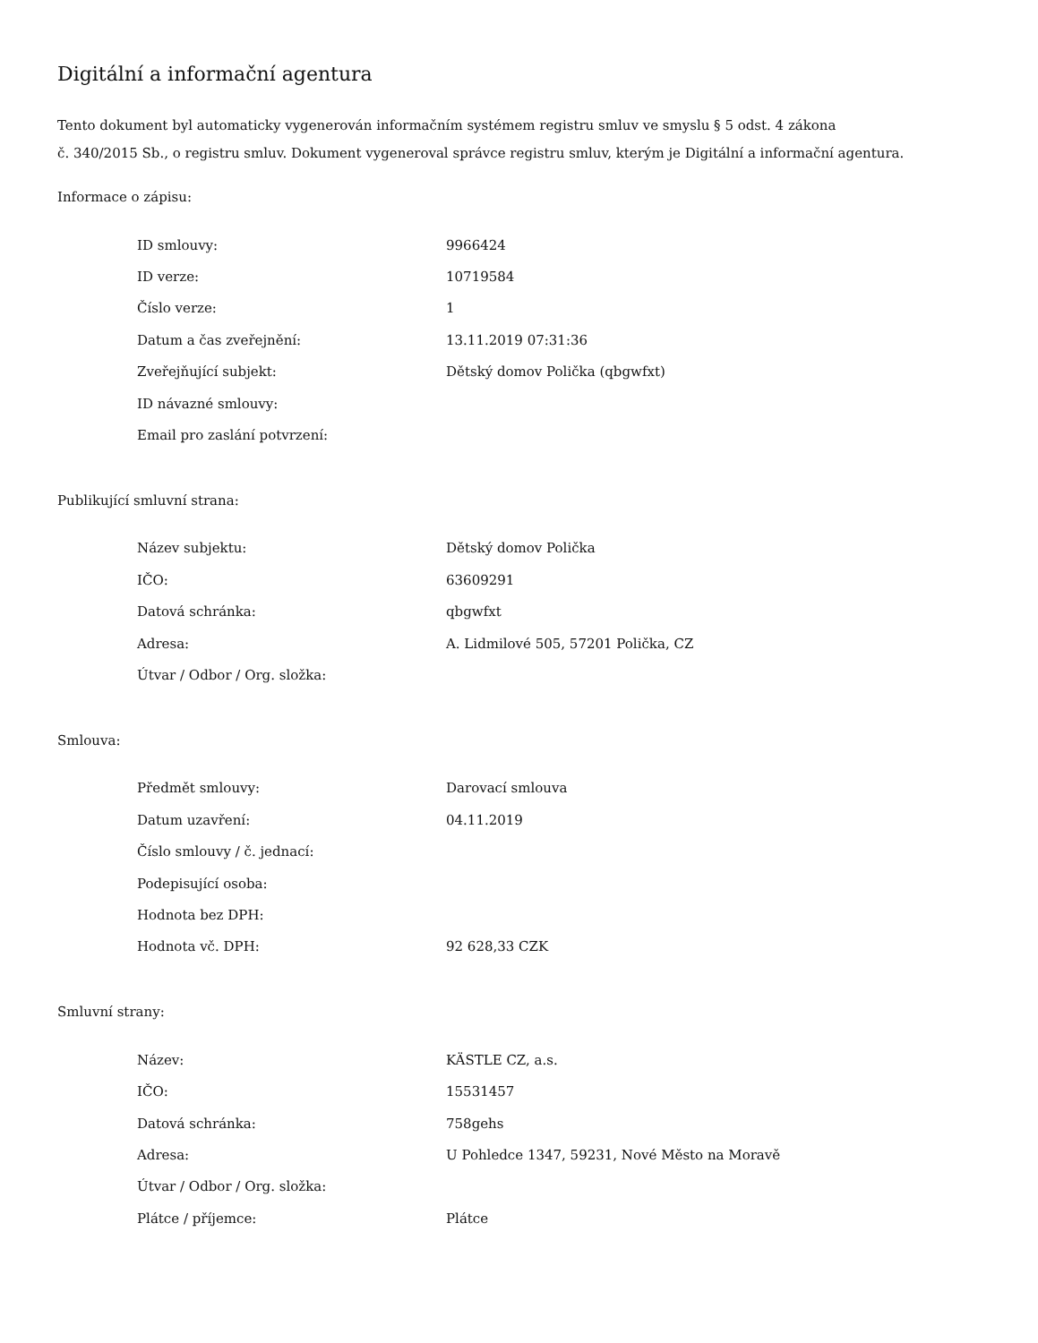Digitální a informační agentura
Tento dokument byl automaticky vygenerován informačním systémem registru smluv ve smyslu § 5 odst. 4 zákona
č. 340/2015 Sb., o registru smluv. Dokument vygeneroval správce registru smluv, kterým je Digitální a informační agentura.
Informace o zápisu:
| ID smlouvy: | 9966424 |
| ID verze: | 10719584 |
| Číslo verze: | 1 |
| Datum a čas zveřejnění: | 13.11.2019 07:31:36 |
| Zveřejňující subjekt: | Dětský domov Polička (qbgwfxt) |
| ID návazné smlouvy: | |
| Email pro zaslání potvrzení: | |
Publikující smluvní strana:
| Název subjektu: | Dětský domov Polička |
| IČO: | 63609291 |
| Datová schránka: | qbgwfxt |
| Adresa: | A. Lidmilové 505, 57201 Polička, CZ |
| Útvar / Odbor / Org. složka: | |
Smlouva:
| Předmět smlouvy: | Darovací smlouva |
| Datum uzavření: | 04.11.2019 |
| Číslo smlouvy / č. jednací: | |
| Podepisující osoba: | |
| Hodnota bez DPH: | |
| Hodnota vč. DPH: | 92 628,33 CZK |
Smluvní strany:
| Název: | KÄSTLE CZ, a.s. |
| IČO: | 15531457 |
| Datová schránka: | 758gehs |
| Adresa: | U Pohledce 1347, 59231, Nové Město na Moravě |
| Útvar / Odbor / Org. složka: | |
| Plátce / příjemce: | Plátce |